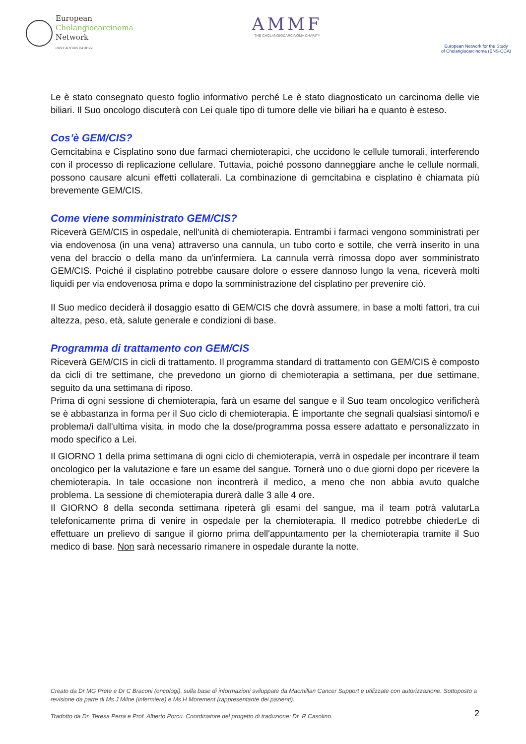European
Cholangiocarcinoma
Network
COST ACTION CA18122
AMMF
THE CHOLANGIOCARCINOMA CHARITY
European Network for the Study
of Cholangiocarcinoma (ENS-CCA)
Le è stato consegnato questo foglio informativo perché Le è stato diagnosticato un carcinoma delle vie biliari. Il Suo oncologo discuterà con Lei quale tipo di tumore delle vie biliari ha e quanto è esteso.
Cos’è GEM/CIS?
Gemcitabina e Cisplatino sono due farmaci chemioterapici, che uccidono le cellule tumorali, interferendo con il processo di replicazione cellulare. Tuttavia, poiché possono danneggiare anche le cellule normali, possono causare alcuni effetti collaterali. La combinazione di gemcitabina e cisplatino è chiamata più brevemente GEM/CIS.
Come viene somministrato GEM/CIS?
Riceverà GEM/CIS in ospedale, nell'unità di chemioterapia. Entrambi i farmaci vengono somministrati per via endovenosa (in una vena) attraverso una cannula, un tubo corto e sottile, che verrà inserito in una vena del braccio o della mano da un'infermiera. La cannula verrà rimossa dopo aver somministrato GEM/CIS. Poiché il cisplatino potrebbe causare dolore o essere dannoso lungo la vena, riceverà molti liquidi per via endovenosa prima e dopo la somministrazione del cisplatino per prevenire ciò.
Il Suo medico deciderà il dosaggio esatto di GEM/CIS che dovrà assumere, in base a molti fattori, tra cui altezza, peso, età, salute generale e condizioni di base.
Programma di trattamento con GEM/CIS
Riceverà GEM/CIS in cicli di trattamento. Il programma standard di trattamento con GEM/CIS è composto da cicli di tre settimane, che prevedono un giorno di chemioterapia a settimana, per due settimane, seguito da una settimana di riposo.
Prima di ogni sessione di chemioterapia, farà un esame del sangue e il Suo team oncologico verificherà se è abbastanza in forma per il Suo ciclo di chemioterapia. È importante che segnali qualsiasi sintomo/i e problema/i dall'ultima visita, in modo che la dose/programma possa essere adattato e personalizzato in modo specifico a Lei.
Il GIORNO 1 della prima settimana di ogni ciclo di chemioterapia, verrà in ospedale per incontrare il team oncologico per la valutazione e fare un esame del sangue. Tornerà uno o due giorni dopo per ricevere la chemioterapia. In tale occasione non incontrerà il medico, a meno che non abbia avuto qualche problema. La sessione di chemioterapia durerà dalle 3 alle 4 ore.
Il GIORNO 8 della seconda settimana ripeterà gli esami del sangue, ma il team potrà valutarLa telefonicamente prima di venire in ospedale per la chemioterapia. Il medico potrebbe chiederLe di effettuare un prelievo di sangue il giorno prima dell'appuntamento per la chemioterapia tramite il Suo medico di base. Non sarà necessario rimanere in ospedale durante la notte.
Creato da Dr MG Prete e Dr C Braconi (oncologi), sulla base di informazioni sviluppate da Macmillan Cancer Support e utilizzate con autorizzazione. Sottoposto a revisione da parte di Ms J Milne (infermiere) e Ms H Morement (rappresentante dei pazienti).
Tradotto da Dr. Teresa Perra e Prof. Alberto Porcu. Coordinatore del progetto di traduzione: Dr. R Casolino.
2